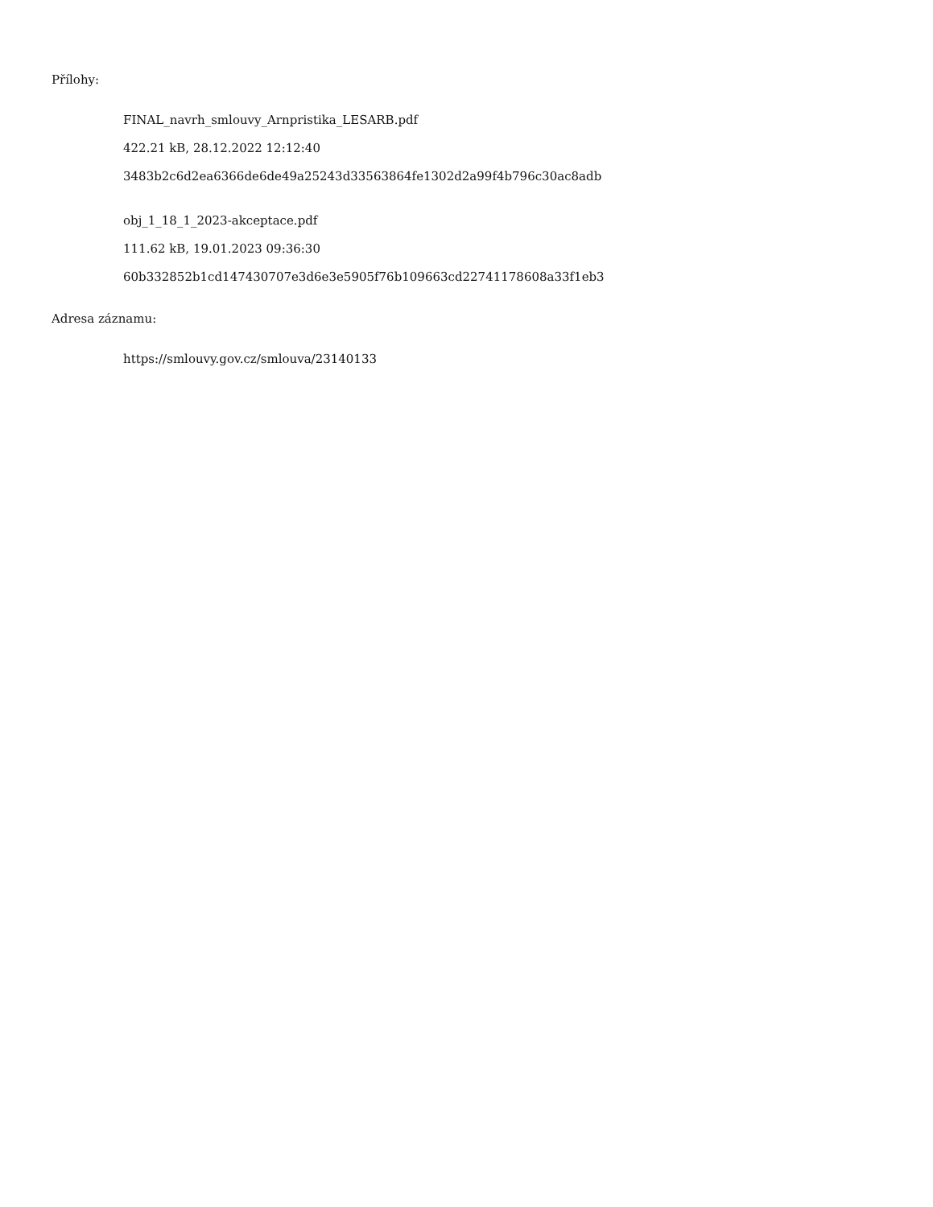Přílohy:
FINAL_navrh_smlouvy_Arnpristika_LESARB.pdf
422.21 kB, 28.12.2022 12:12:40
3483b2c6d2ea6366de6de49a25243d33563864fe1302d2a99f4b796c30ac8adb
obj_1_18_1_2023-akceptace.pdf
111.62 kB, 19.01.2023 09:36:30
60b332852b1cd147430707e3d6e3e5905f76b109663cd22741178608a33f1eb3
Adresa záznamu:
https://smlouvy.gov.cz/smlouva/23140133